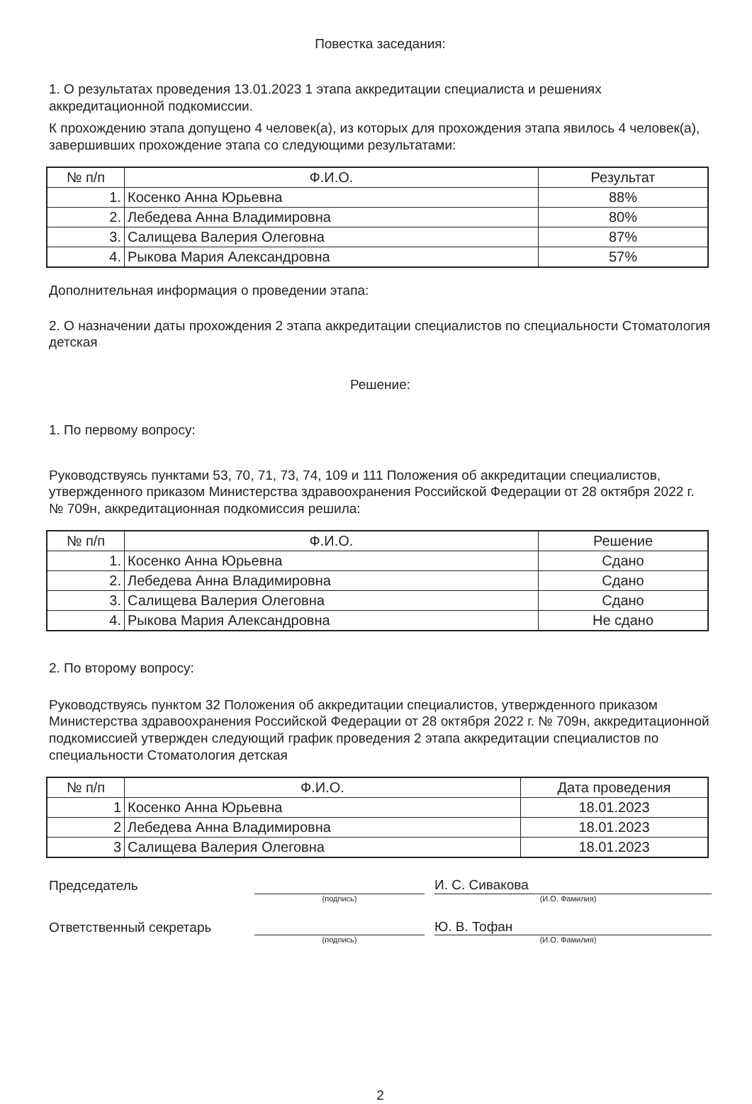Повестка заседания:
1. О результатах проведения 13.01.2023 1 этапа аккредитации специалиста и решениях аккредитационной подкомиссии.
К прохождению этапа допущено 4 человек(а), из которых для прохождения этапа явилось 4 человек(а), завершивших прохождение этапа со следующими результатами:
| № п/п | Ф.И.О. | Результат |
| --- | --- | --- |
| 1. | Косенко Анна Юрьевна | 88% |
| 2. | Лебедева Анна Владимировна | 80% |
| 3. | Салищева Валерия Олеговна | 87% |
| 4. | Рыкова Мария Александровна | 57% |
Дополнительная информация о проведении этапа:
2. О назначении даты прохождения 2 этапа аккредитации специалистов по специальности Стоматология детская
Решение:
1. По первому вопросу:
Руководствуясь пунктами 53, 70, 71, 73, 74, 109 и 111 Положения об аккредитации специалистов, утвержденного приказом Министерства здравоохранения Российской Федерации от 28 октября 2022 г. № 709н, аккредитационная подкомиссия решила:
| № п/п | Ф.И.О. | Решение |
| --- | --- | --- |
| 1. | Косенко Анна Юрьевна | Сдано |
| 2. | Лебедева Анна Владимировна | Сдано |
| 3. | Салищева Валерия Олеговна | Сдано |
| 4. | Рыкова Мария Александровна | Не сдано |
2. По второму вопросу:
Руководствуясь пунктом 32 Положения об аккредитации специалистов, утвержденного приказом Министерства здравоохранения Российской Федерации от 28 октября 2022 г. № 709н, аккредитационной подкомиссией утвержден следующий график проведения 2 этапа аккредитации специалистов по специальности Стоматология детская
| № п/п | Ф.И.О. | Дата проведения |
| --- | --- | --- |
| 1 | Косенко Анна Юрьевна | 18.01.2023 |
| 2 | Лебедева Анна Владимировна | 18.01.2023 |
| 3 | Салищева Валерия Олеговна | 18.01.2023 |
Председатель
И. С. Сивакова
(подпись) (И.О. Фамилия)
Ответственный секретарь
Ю. В. Тофан
(подпись) (И.О. Фамилия)
2